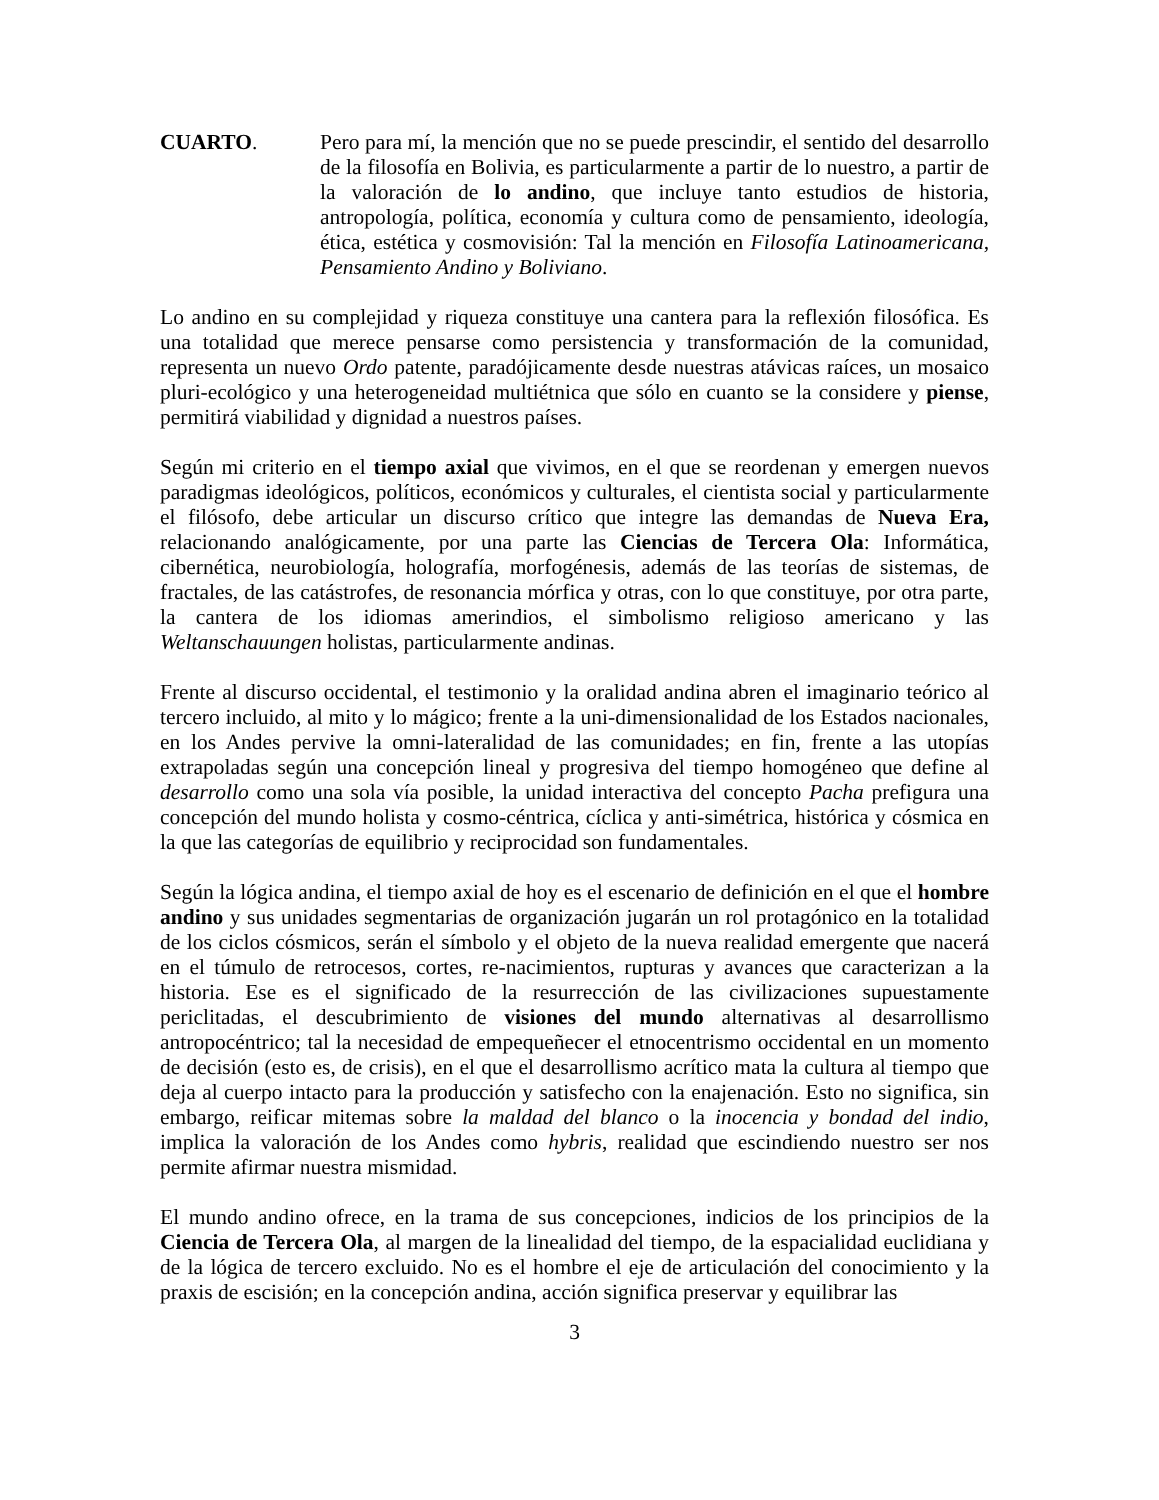CUARTO. Pero para mí, la mención que no se puede prescindir, el sentido del desarrollo de la filosofía en Bolivia, es particularmente a partir de lo nuestro, a partir de la valoración de lo andino, que incluye tanto estudios de historia, antropología, política, economía y cultura como de pensamiento, ideología, ética, estética y cosmovisión: Tal la mención en Filosofía Latinoamericana, Pensamiento Andino y Boliviano.
Lo andino en su complejidad y riqueza constituye una cantera para la reflexión filosófica. Es una totalidad que merece pensarse como persistencia y transformación de la comunidad, representa un nuevo Ordo patente, paradójicamente desde nuestras atávicas raíces, un mosaico pluri-ecológico y una heterogeneidad multiétnica que sólo en cuanto se la considere y piense, permitirá viabilidad y dignidad a nuestros países.
Según mi criterio en el tiempo axial que vivimos, en el que se reordenan y emergen nuevos paradigmas ideológicos, políticos, económicos y culturales, el cientista social y particularmente el filósofo, debe articular un discurso crítico que integre las demandas de Nueva Era, relacionando analógicamente, por una parte las Ciencias de Tercera Ola: Informática, cibernética, neurobiología, holografía, morfogénesis, además de las teorías de sistemas, de fractales, de las catástrofes, de resonancia mórfica y otras, con lo que constituye, por otra parte, la cantera de los idiomas amerindios, el simbolismo religioso americano y las Weltanschauungen holistas, particularmente andinas.
Frente al discurso occidental, el testimonio y la oralidad andina abren el imaginario teórico al tercero incluido, al mito y lo mágico; frente a la uni-dimensionalidad de los Estados nacionales, en los Andes pervive la omni-lateralidad de las comunidades; en fin, frente a las utopías extrapoladas según una concepción lineal y progresiva del tiempo homogéneo que define al desarrollo como una sola vía posible, la unidad interactiva del concepto Pacha prefigura una concepción del mundo holista y cosmo-céntrica, cíclica y anti-simétrica, histórica y cósmica en la que las categorías de equilibrio y reciprocidad son fundamentales.
Según la lógica andina, el tiempo axial de hoy es el escenario de definición en el que el hombre andino y sus unidades segmentarias de organización jugarán un rol protagónico en la totalidad de los ciclos cósmicos, serán el símbolo y el objeto de la nueva realidad emergente que nacerá en el túmulo de retrocesos, cortes, re-nacimientos, rupturas y avances que caracterizan a la historia. Ese es el significado de la resurrección de las civilizaciones supuestamente periclitadas, el descubrimiento de visiones del mundo alternativas al desarrollismo antropocéntrico; tal la necesidad de empequeñecer el etnocentrismo occidental en un momento de decisión (esto es, de crisis), en el que el desarrollismo acrítico mata la cultura al tiempo que deja al cuerpo intacto para la producción y satisfecho con la enajenación. Esto no significa, sin embargo, reificar mitemas sobre la maldad del blanco o la inocencia y bondad del indio, implica la valoración de los Andes como hybris, realidad que escindiendo nuestro ser nos permite afirmar nuestra mismidad.
El mundo andino ofrece, en la trama de sus concepciones, indicios de los principios de la Ciencia de Tercera Ola, al margen de la linealidad del tiempo, de la espacialidad euclidiana y de la lógica de tercero excluido. No es el hombre el eje de articulación del conocimiento y la praxis de escisión; en la concepción andina, acción significa preservar y equilibrar las
3